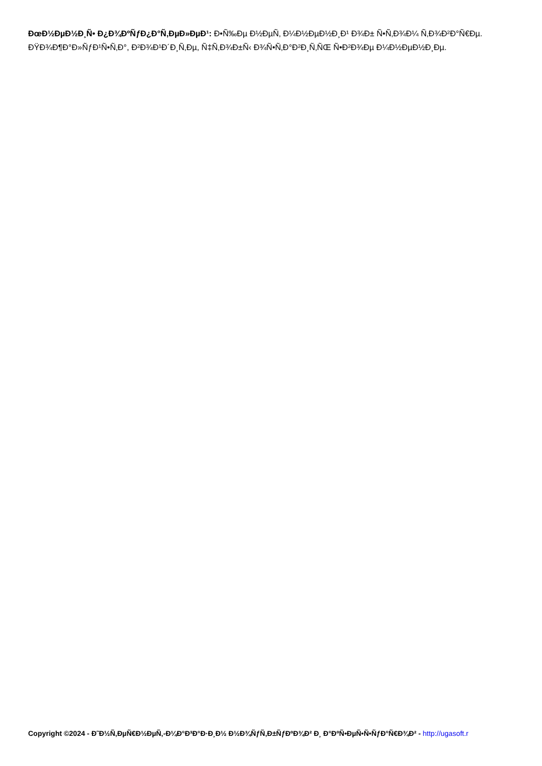ÐœÐ½ÐµÐ½Ð¸Ñ• Ð¿Ð¾ÐºÑƒÐ¿Ð°Ñ‚ÐµÐ»ÐµÐ¹: Ð•Ñ‰Ðµ Ð½ÐµÑ‚ Ð¼Ð½ÐµÐ½Ð¸Ð¹ Ð¾Ð± Ñ•Ñ‚Ð¾Ð¼ Ñ‚Ð¾Ð²Ð°Ñ€Ðµ.
ÐŸÐ¾Ð¶Ð°Ð»ÑƒÐ¹Ñ•Ñ‚Ð°, Ð²Ð¾Ð¹Ð´Ð¸Ñ‚Ðµ, Ñ‡Ñ‚Ð¾Ð±Ñ‹ Ð¾Ñ•Ñ‚Ð°Ð²Ð¸Ñ‚ÑŒ Ñ•Ð²Ð¾Ðµ Ð¼Ð½ÐµÐ½Ð¸Ðµ.
Copyright ©2024 - Ð˜Ð½Ñ‚ÐµÑ€Ð½ÐµÑ‚-Ð¼Ð°Ð³Ð°Ð·Ð¸Ð½ Ð½Ð¾ÑƒÑ‚Ð±ÑƒÐºÐ¾Ð² Ð¸ Ð°ÐºÑ•ÐµÑ•Ñ•ÑƒÐ°Ñ€Ð¾Ð² - http://ugasoft.r